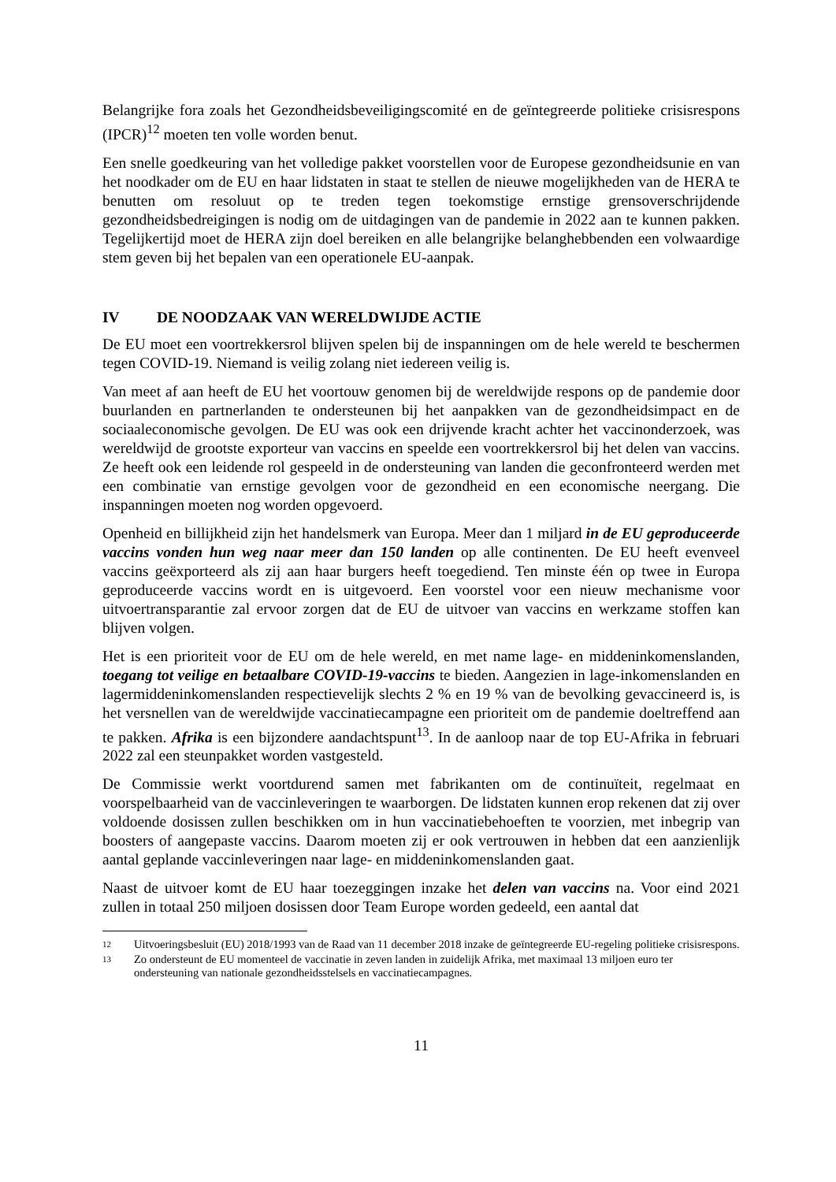Belangrijke fora zoals het Gezondheidsbeveiligingscomité en de geïntegreerde politieke crisisrespons (IPCR)<sup>12</sup> moeten ten volle worden benut.
Een snelle goedkeuring van het volledige pakket voorstellen voor de Europese gezondheidsunie en van het noodkader om de EU en haar lidstaten in staat te stellen de nieuwe mogelijkheden van de HERA te benutten om resoluut op te treden tegen toekomstige ernstige grensoverschrijdende gezondheidsbedreigingen is nodig om de uitdagingen van de pandemie in 2022 aan te kunnen pakken. Tegelijkertijd moet de HERA zijn doel bereiken en alle belangrijke belanghebbenden een volwaardige stem geven bij het bepalen van een operationele EU-aanpak.
IV DE NOODZAAK VAN WERELDWIJDE ACTIE
De EU moet een voortrekkersrol blijven spelen bij de inspanningen om de hele wereld te beschermen tegen COVID-19. Niemand is veilig zolang niet iedereen veilig is.
Van meet af aan heeft de EU het voortouw genomen bij de wereldwijde respons op de pandemie door buurlanden en partnerlanden te ondersteunen bij het aanpakken van de gezondheidsimpact en de sociaaleconomische gevolgen. De EU was ook een drijvende kracht achter het vaccinonderzoek, was wereldwijd de grootste exporteur van vaccins en speelde een voortrekkersrol bij het delen van vaccins. Ze heeft ook een leidende rol gespeeld in de ondersteuning van landen die geconfronteerd werden met een combinatie van ernstige gevolgen voor de gezondheid en een economische neergang. Die inspanningen moeten nog worden opgevoerd.
Openheid en billijkheid zijn het handelsmerk van Europa. Meer dan 1 miljard in de EU geproduceerde vaccins vonden hun weg naar meer dan 150 landen op alle continenten. De EU heeft evenveel vaccins geëxporteerd als zij aan haar burgers heeft toegediend. Ten minste één op twee in Europa geproduceerde vaccins wordt en is uitgevoerd. Een voorstel voor een nieuw mechanisme voor uitvoertransparantie zal ervoor zorgen dat de EU de uitvoer van vaccins en werkzame stoffen kan blijven volgen.
Het is een prioriteit voor de EU om de hele wereld, en met name lage- en middeninkomenslanden, toegang tot veilige en betaalbare COVID-19-vaccins te bieden. Aangezien in lage-inkomenslanden en lagermiddeninkomenslanden respectievelijk slechts 2 % en 19 % van de bevolking gevaccineerd is, is het versnellen van de wereldwijde vaccinatiecampagne een prioriteit om de pandemie doeltreffend aan te pakken. Afrika is een bijzondere aandachtspunt<sup>13</sup>. In de aanloop naar de top EU-Afrika in februari 2022 zal een steunpakket worden vastgesteld.
De Commissie werkt voortdurend samen met fabrikanten om de continuïteit, regelmaat en voorspelbaarheid van de vaccinleveringen te waarborgen. De lidstaten kunnen erop rekenen dat zij over voldoende dosissen zullen beschikken om in hun vaccinatiebehoeften te voorzien, met inbegrip van boosters of aangepaste vaccins. Daarom moeten zij er ook vertrouwen in hebben dat een aanzienlijk aantal geplande vaccinleveringen naar lage- en middeninkomenslanden gaat.
Naast de uitvoer komt de EU haar toezeggingen inzake het delen van vaccins na. Voor eind 2021 zullen in totaal 250 miljoen dosissen door Team Europe worden gedeeld, een aantal dat
12 Uitvoeringsbesluit (EU) 2018/1993 van de Raad van 11 december 2018 inzake de geïntegreerde EU-regeling politieke crisisrespons.
13 Zo ondersteunt de EU momenteel de vaccinatie in zeven landen in zuidelijk Afrika, met maximaal 13 miljoen euro ter ondersteuning van nationale gezondheidsstelsels en vaccinatiecampagnes.
11